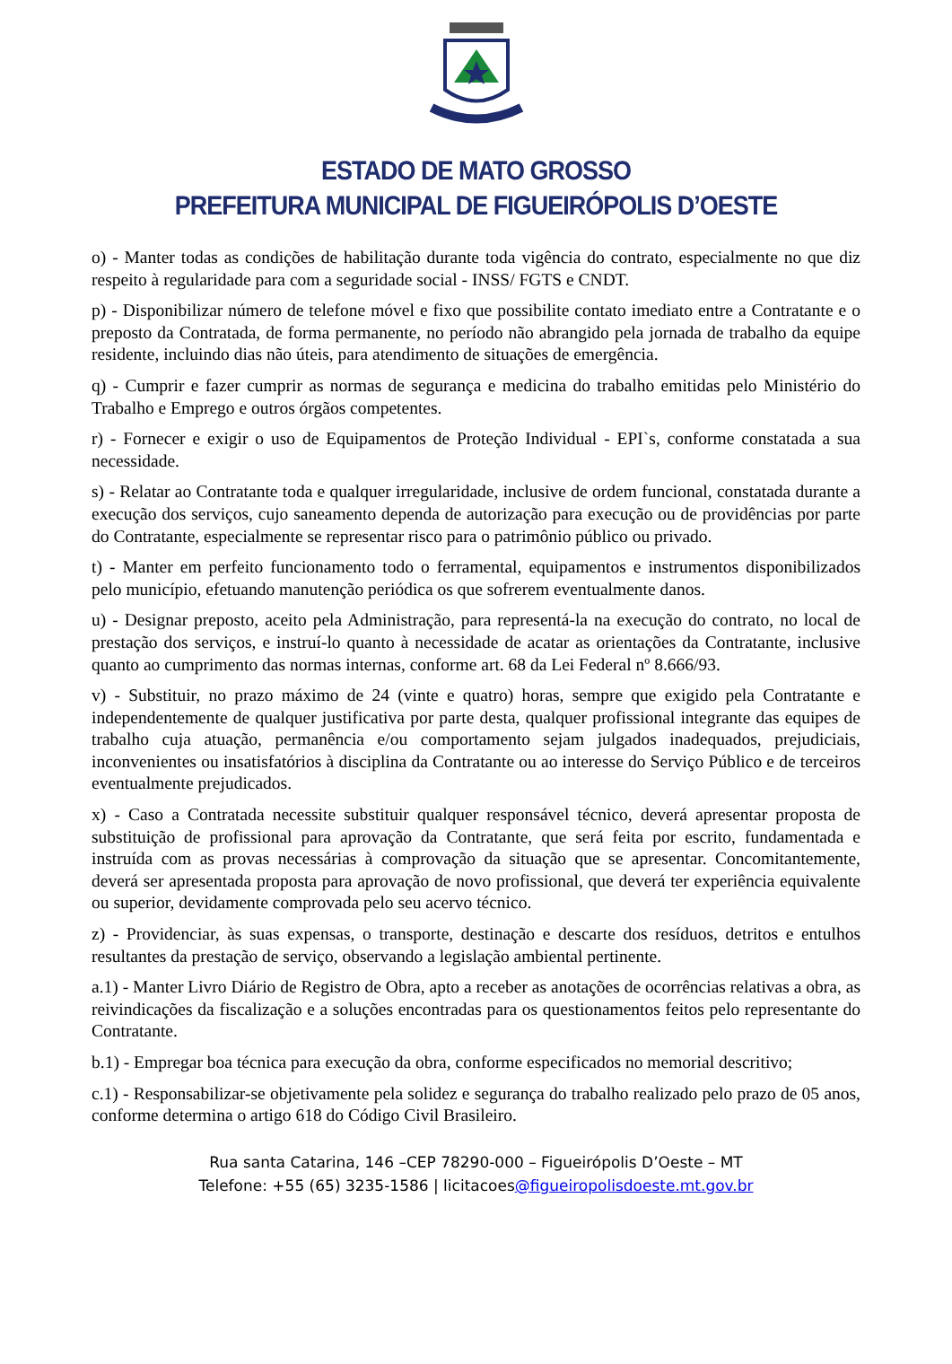ESTADO DE MATO GROSSO
PREFEITURA MUNICIPAL DE FIGUEIRÓPOLIS D’OESTE
o) - Manter todas as condições de habilitação durante toda vigência do contrato, especialmente no que diz respeito à regularidade para com a seguridade social - INSS/ FGTS e CNDT.
p) - Disponibilizar número de telefone móvel e fixo que possibilite contato imediato entre a Contratante e o preposto da Contratada, de forma permanente, no período não abrangido pela jornada de trabalho da equipe residente, incluindo dias não úteis, para atendimento de situações de emergência.
q) - Cumprir e fazer cumprir as normas de segurança e medicina do trabalho emitidas pelo Ministério do Trabalho e Emprego e outros órgãos competentes.
r) - Fornecer e exigir o uso de Equipamentos de Proteção Individual - EPI`s, conforme constatada a sua necessidade.
s) - Relatar ao Contratante toda e qualquer irregularidade, inclusive de ordem funcional, constatada durante a execução dos serviços, cujo saneamento dependa de autorização para execução ou de providências por parte do Contratante, especialmente se representar risco para o patrimônio público ou privado.
t) - Manter em perfeito funcionamento todo o ferramental, equipamentos e instrumentos disponibilizados pelo município, efetuando manutenção periódica os que sofrerem eventualmente danos.
u) - Designar preposto, aceito pela Administração, para representá-la na execução do contrato, no local de prestação dos serviços, e instruí-lo quanto à necessidade de acatar as orientações da Contratante, inclusive quanto ao cumprimento das normas internas, conforme art. 68 da Lei Federal nº 8.666/93.
v) - Substituir, no prazo máximo de 24 (vinte e quatro) horas, sempre que exigido pela Contratante e independentemente de qualquer justificativa por parte desta, qualquer profissional integrante das equipes de trabalho cuja atuação, permanência e/ou comportamento sejam julgados inadequados, prejudiciais, inconvenientes ou insatisfatórios à disciplina da Contratante ou ao interesse do Serviço Público e de terceiros eventualmente prejudicados.
x) - Caso a Contratada necessite substituir qualquer responsável técnico, deverá apresentar proposta de substituição de profissional para aprovação da Contratante, que será feita por escrito, fundamentada e instruída com as provas necessárias à comprovação da situação que se apresentar. Concomitantemente, deverá ser apresentada proposta para aprovação de novo profissional, que deverá ter experiência equivalente ou superior, devidamente comprovada pelo seu acervo técnico.
z) - Providenciar, às suas expensas, o transporte, destinação e descarte dos resíduos, detritos e entulhos resultantes da prestação de serviço, observando a legislação ambiental pertinente.
a.1) - Manter Livro Diário de Registro de Obra, apto a receber as anotações de ocorrências relativas a obra, as reivindicações da fiscalização e a soluções encontradas para os questionamentos feitos pelo representante do Contratante.
b.1) - Empregar boa técnica para execução da obra, conforme especificados no memorial descritivo;
c.1) - Responsabilizar-se objetivamente pela solidez e segurança do trabalho realizado pelo prazo de 05 anos, conforme determina o artigo 618 do Código Civil Brasileiro.
Rua santa Catarina, 146 –CEP 78290-000 – Figueirópolis D’Oeste – MT
Telefone: +55 (65) 3235-1586 | licitacoes@figueiropolisdoeste.mt.gov.br